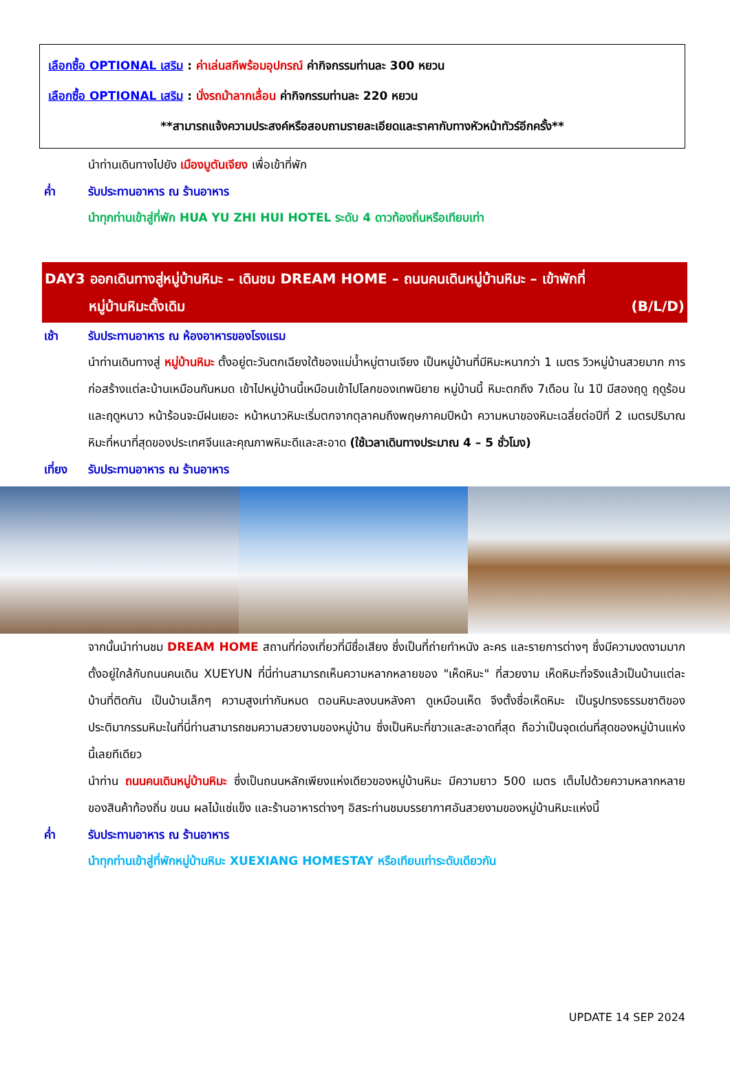เลือกซื้อ OPTIONAL เสริม : ค่าเล่นสกีพร้อมอุปกรณ์ ค่ากิจกรรมท่านละ 300 หยวน
เลือกซื้อ OPTIONAL เสริม : นั่งรถม้าลากเลื่อน ค่ากิจกรรมท่านละ 220 หยวน
**สามารถแจ้งความประสงค์หรือสอบถามรายละเอียดและราคากับทางหัวหน้าทัวร์อีกครั้ง**
นำท่านเดินทางไปยัง เมืองมูตันเจียง เพื่อเข้าที่พัก
ค่ำ รับประทานอาหาร ณ ร้านอาหาร
นำทุกท่านเข้าสู่ที่พัก HUA YU ZHI HUI HOTEL ระดับ 4 ดาวท้องถิ่นหรือเทียบเท่า
DAY3 ออกเดินทางสู่หมู่บ้านหิมะ – เดินชม DREAM HOME – ถนนคนเดินหมู่บ้านหิมะ – เข้าพักที่
หมู่บ้านหิมะดั้งเดิม (B/L/D)
เช้า รับประทานอาหาร ณ ห้องอาหารของโรงแรม
นำท่านเดินทางสู่ หมู่บ้านหิมะ ตั้งอยู่ตะวันตกเฉียงใต้ของแม่น้ำหมู่ตานเจียง เป็นหมู่บ้านที่มีหิมะหนากว่า 1 เมตร วิวหมู่บ้านสวยมาก การก่อสร้างแต่ละบ้านเหมือนกันหมด เข้าไปหมู่บ้านนี้เหมือนเข้าไปโลกของเทพนิยาย หมู่บ้านนี้ หิมะตกถึง 7เดือน ใน 1ปี มีสองฤดู ฤดูร้อน และฤดูหนาว หน้าร้อนจะมีฝนเยอะ หน้าหนาวหิมะเริ่มตกจากตุลาคมถึงพฤษภาคมปีหน้า ความหนาของหิมะเฉลี่ยต่อปีที่ 2 เมตรปริมาณหิมะที่หนาที่สุดของประเทศจีนและคุณภาพหิมะดีและสะอาด (ใช้เวลาเดินทางประมาณ 4 – 5 ชั่วโมง)
เที่ยง รับประทานอาหาร ณ ร้านอาหาร
จากนั้นนำท่านชม DREAM HOME สถานที่ท่องเที่ยวที่มีชื่อเสียง ซึ่งเป็นที่ถ่ายทำหนัง ละคร และรายการต่างๆ ซึ่งมีความงดงามมาก ตั้งอยู่ใกล้กับถนนคนเดิน XUEYUN ที่นี่ท่านสามารถเห็นความหลากหลายของ "เห็ดหิมะ" ที่สวยงาม เห็ดหิมะที่จริงแล้วเป็นบ้านแต่ละบ้านที่ติดกัน เป็นบ้านเล็กๆ ความสูงเท่ากันหมด ตอนหิมะลงบนหลังคา ดูเหมือนเห็ด จึงตั้งชื่อเห็ดหิมะ เป็นรูปทรงธรรมชาติของประติมากรรมหิมะในที่นี่ท่านสามารถชมความสวยงามของหมู่บ้าน ซึ่งเป็นหิมะที่ขาวและสะอาดที่สุด ถือว่าเป็นจุดเด่นที่สุดของหมู่บ้านแห่งนี้เลยทีเดียว
นำท่าน ถนนคนเดินหมู่บ้านหิมะ ซึ่งเป็นถนนหลักเพียงแห่งเดียวของหมู่บ้านหิมะ มีความยาว 500 เมตร เต็มไปด้วยความหลากหลายของสินค้าท้องถิ่น ขนม ผลไม้แช่แข็ง และร้านอาหารต่างๆ อิสระท่านชมบรรยากาศอันสวยงามของหมู่บ้านหิมะแห่งนี้
ค่ำ รับประทานอาหาร ณ ร้านอาหาร
นำทุกท่านเข้าสู่ที่พักหมู่บ้านหิมะ XUEXIANG HOMESTAY หรือเทียบเท่าระดับเดียวกัน
UPDATE 14 SEP 2024